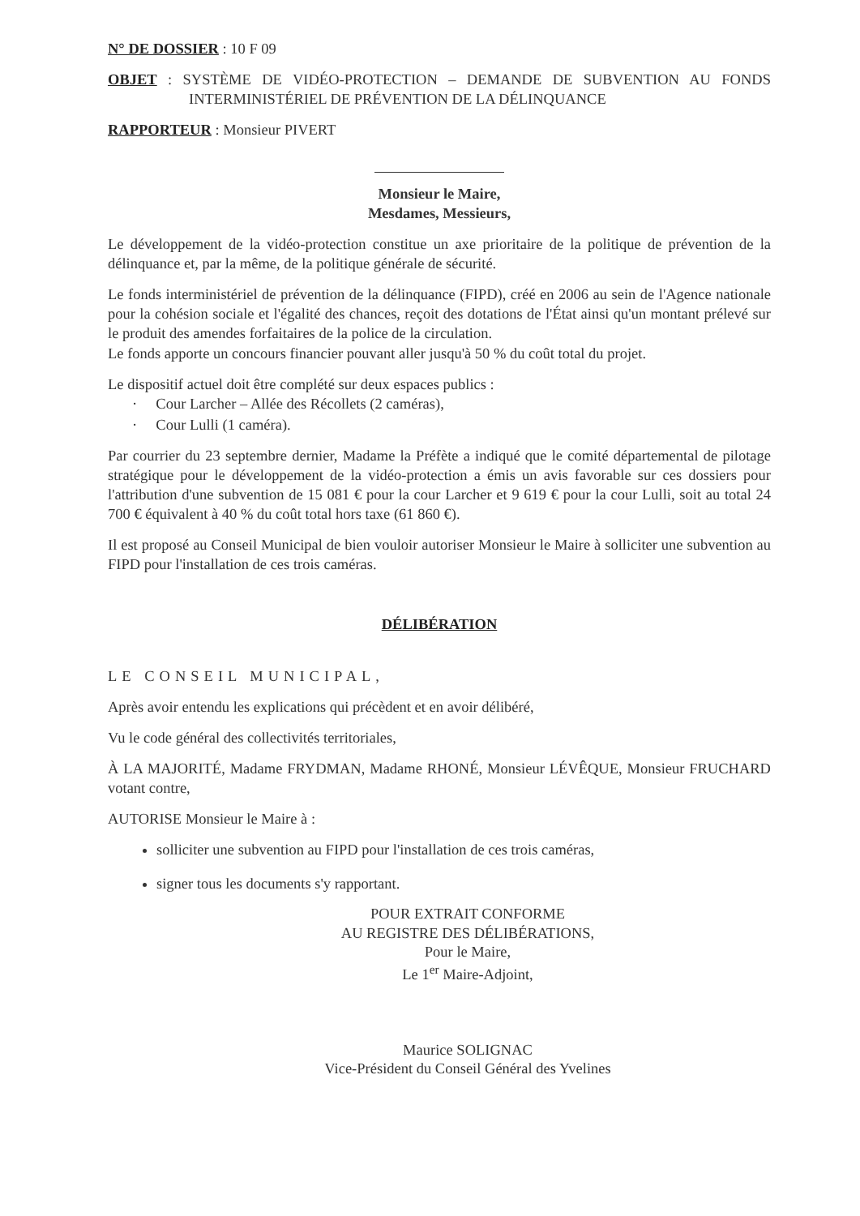N° DE DOSSIER : 10 F 09
OBJET : SYSTÈME DE VIDÉO-PROTECTION – DEMANDE DE SUBVENTION AU FONDS INTERMINISTÉRIEL DE PRÉVENTION DE LA DÉLINQUANCE
RAPPORTEUR : Monsieur PIVERT
Monsieur le Maire,
Mesdames, Messieurs,
Le développement de la vidéo-protection constitue un axe prioritaire de la politique de prévention de la délinquance et, par la même, de la politique générale de sécurité.
Le fonds interministériel de prévention de la délinquance (FIPD), créé en 2006 au sein de l'Agence nationale pour la cohésion sociale et l'égalité des chances, reçoit des dotations de l'État ainsi qu'un montant prélevé sur le produit des amendes forfaitaires de la police de la circulation.
Le fonds apporte un concours financier pouvant aller jusqu'à 50 % du coût total du projet.
Le dispositif actuel doit être complété sur deux espaces publics :
· Cour Larcher – Allée des Récollets (2 caméras),
· Cour Lulli (1 caméra).
Par courrier du 23 septembre dernier, Madame la Préfète a indiqué que le comité départemental de pilotage stratégique pour le développement de la vidéo-protection a émis un avis favorable sur ces dossiers pour l'attribution d'une subvention de 15 081 € pour la cour Larcher et 9 619 € pour la cour Lulli, soit au total 24 700 € équivalent à 40 % du coût total hors taxe (61 860 €).
Il est proposé au Conseil Municipal de bien vouloir autoriser Monsieur le Maire à solliciter une subvention au FIPD pour l'installation de ces trois caméras.
DÉLIBÉRATION
LE CONSEIL MUNICIPAL,
Après avoir entendu les explications qui précèdent et en avoir délibéré,
Vu le code général des collectivités territoriales,
À LA MAJORITÉ, Madame FRYDMAN, Madame RHONÉ, Monsieur LÉVÊQUE, Monsieur FRUCHARD votant contre,
AUTORISE Monsieur le Maire à :
solliciter une subvention au FIPD pour l'installation de ces trois caméras,
signer tous les documents s'y rapportant.
POUR EXTRAIT CONFORME
AU REGISTRE DES DÉLIBÉRATIONS,
Pour le Maire,
Le 1<sup>er</sup> Maire-Adjoint,
Maurice SOLIGNAC
Vice-Président du Conseil Général des Yvelines